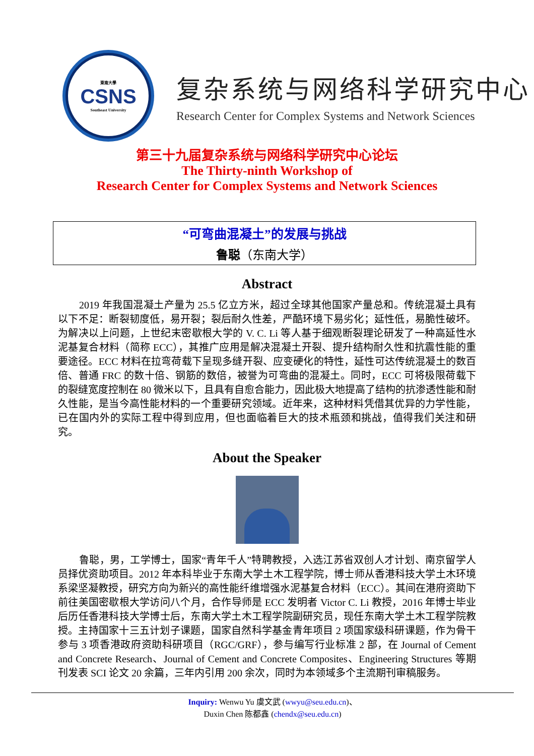東南大學
CSNS
Southeast University
复杂系统与网络科学研究中心
Research Center for Complex Systems and Network Sciences
第三十九届复杂系统与网络科学研究中心论坛
The Thirty-ninth Workshop of
Research Center for Complex Systems and Network Sciences
“可弯曲混凝土”的发展与挑战
鲁聪（东南大学）
Abstract
2019 年我国混凝土产量为 25.5 亿立方米，超过全球其他国家产量总和。传统混凝土具有以下不足：断裂韧度低，易开裂；裂后耐久性差，严酷环境下易劣化；延性低，易脆性破坏。为解决以上问题，上世纪末密歇根大学的 V. C. Li 等人基于细观断裂理论研发了一种高延性水泥基复合材料（简称 ECC），其推广应用是解决混凝土开裂、提升结构耐久性和抗震性能的重要途径。ECC 材料在拉弯荷载下呈现多缝开裂、应变硬化的特性，延性可达传统混凝土的数百倍、普通 FRC 的数十倍、钢筋的数倍，被誉为可弯曲的混凝土。同时，ECC 可将极限荷载下的裂缝宽度控制在 80 微米以下，且具有自愈合能力，因此极大地提高了结构的抗渗透性能和耐久性能，是当今高性能材料的一个重要研究领域。近年来，这种材料凭借其优异的力学性能，已在国内外的实际工程中得到应用，但也面临着巨大的技术瓶颈和挑战，值得我们关注和研究。
About the Speaker
鲁聪，男，工学博士，国家“青年千人”特聘教授，入选江苏省双创人才计划、南京留学人员择优资助项目。2012 年本科毕业于东南大学土木工程学院，博士师从香港科技大学土木环境系梁坚凝教授，研究方向为新兴的高性能纤维增强水泥基复合材料（ECC）。其间在港府资助下前往美国密歇根大学访问八个月，合作导师是 ECC 发明者 Victor C. Li 教授，2016 年博士毕业后历任香港科技大学博士后，东南大学土木工程学院副研究员，现任东南大学土木工程学院教授。主持国家十三五计划子课题，国家自然科学基金青年项目 2 项国家级科研课题，作为骨干参与 3 项香港政府资助科研项目（RGC/GRF），参与编写行业标准 2 部，在 Journal of Cement and Concrete Research、Journal of Cement and Concrete Composites、Engineering Structures 等期刊发表 SCI 论文 20 余篇，三年内引用 200 余次，同时为本领域多个主流期刊审稿服务。
Inquiry: Wenwu Yu 虞文武 (wwyu@seu.edu.cn)、
Duxin Chen 陈都鑫 (chendx@seu.edu.cn)